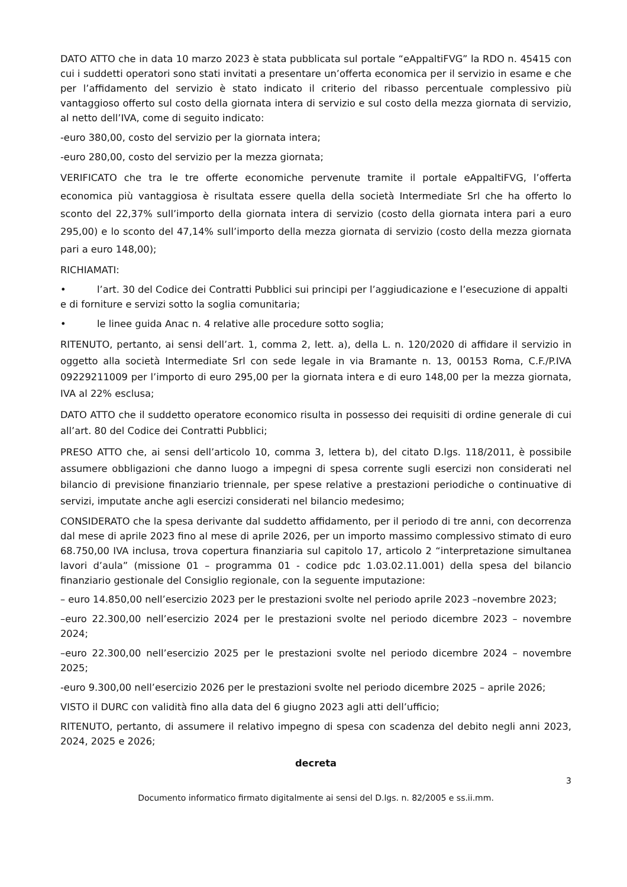DATO ATTO che in data 10 marzo 2023 è stata pubblicata sul portale “eAppaltiFVG” la RDO n. 45415 con cui i suddetti operatori sono stati invitati a presentare un’offerta economica per il servizio in esame e che per l’affidamento del servizio è stato indicato il criterio del ribasso percentuale complessivo più vantaggioso offerto sul costo della giornata intera di servizio e sul costo della mezza giornata di servizio, al netto dell’IVA, come di seguito indicato:
-euro 380,00, costo del servizio per la giornata intera;
-euro 280,00, costo del servizio per la mezza giornata;
VERIFICATO che tra le tre offerte economiche pervenute tramite il portale eAppaltiFVG, l’offerta economica più vantaggiosa è risultata essere quella della società Intermediate Srl che ha offerto lo sconto del 22,37% sull’importo della giornata intera di servizio (costo della giornata intera pari a euro 295,00) e lo sconto del 47,14% sull’importo della mezza giornata di servizio (costo della mezza giornata pari a euro 148,00);
RICHIAMATI:
• l’art. 30 del Codice dei Contratti Pubblici sui principi per l’aggiudicazione e l’esecuzione di appalti
e di forniture e servizi sotto la soglia comunitaria;
• le linee guida Anac n. 4 relative alle procedure sotto soglia;
RITENUTO, pertanto, ai sensi dell’art. 1, comma 2, lett. a), della L. n. 120/2020 di affidare il servizio in oggetto alla società Intermediate Srl con sede legale in via Bramante n. 13, 00153 Roma, C.F./P.IVA 09229211009 per l’importo di euro 295,00 per la giornata intera e di euro 148,00 per la mezza giornata, IVA al 22% esclusa;
DATO ATTO che il suddetto operatore economico risulta in possesso dei requisiti di ordine generale di cui all’art. 80 del Codice dei Contratti Pubblici;
PRESO ATTO che, ai sensi dell’articolo 10, comma 3, lettera b), del citato D.lgs. 118/2011, è possibile assumere obbligazioni che danno luogo a impegni di spesa corrente sugli esercizi non considerati nel bilancio di previsione finanziario triennale, per spese relative a prestazioni periodiche o continuative di servizi, imputate anche agli esercizi considerati nel bilancio medesimo;
CONSIDERATO che la spesa derivante dal suddetto affidamento, per il periodo di tre anni, con decorrenza dal mese di aprile 2023 fino al mese di aprile 2026, per un importo massimo complessivo stimato di euro 68.750,00 IVA inclusa, trova copertura finanziaria sul capitolo 17, articolo 2 “interpretazione simultanea lavori d’aula” (missione 01 – programma 01 - codice pdc 1.03.02.11.001) della spesa del bilancio finanziario gestionale del Consiglio regionale, con la seguente imputazione:
– euro 14.850,00 nell’esercizio 2023 per le prestazioni svolte nel periodo aprile 2023 –novembre 2023;
–euro 22.300,00 nell’esercizio 2024 per le prestazioni svolte nel periodo dicembre 2023 – novembre 2024;
–euro 22.300,00 nell’esercizio 2025 per le prestazioni svolte nel periodo dicembre 2024 – novembre 2025;
-euro 9.300,00 nell’esercizio 2026 per le prestazioni svolte nel periodo dicembre 2025 – aprile 2026;
VISTO il DURC con validità fino alla data del 6 giugno 2023 agli atti dell’ufficio;
RITENUTO, pertanto, di assumere il relativo impegno di spesa con scadenza del debito negli anni 2023, 2024, 2025 e 2026;
decreta
3
Documento informatico firmato digitalmente ai sensi del D.lgs. n. 82/2005 e ss.ii.mm.